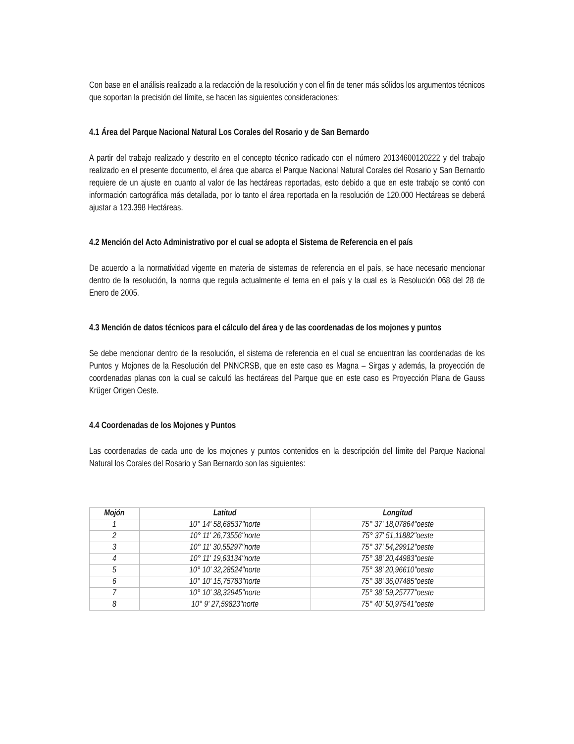Con base en el análisis realizado a la redacción de la resolución y con el fin de tener más sólidos los argumentos técnicos que soportan la precisión del límite, se hacen las siguientes consideraciones:
4.1 Área del Parque Nacional Natural Los Corales del Rosario y de San Bernardo
A partir del trabajo realizado y descrito en el concepto técnico radicado con el número 20134600120222 y del trabajo realizado en el presente documento, el área que abarca el Parque Nacional Natural Corales del Rosario y San Bernardo requiere de un ajuste en cuanto al valor de las hectáreas reportadas, esto debido a que en este trabajo se contó con información cartográfica más detallada, por lo tanto el área reportada en la resolución de 120.000 Hectáreas se deberá ajustar a 123.398 Hectáreas.
4.2 Mención del Acto Administrativo por el cual se adopta el Sistema de Referencia en el país
De acuerdo a la normatividad vigente en materia de sistemas de referencia en el país, se hace necesario mencionar dentro de la resolución, la norma que regula actualmente el tema en el país y la cual es la Resolución 068 del 28 de Enero de 2005.
4.3 Mención de datos técnicos para el cálculo del área y de las coordenadas de los mojones y puntos
Se debe mencionar dentro de la resolución, el sistema de referencia en el cual se encuentran las coordenadas de los Puntos y Mojones de la Resolución del PNNCRSB, que en este caso es Magna – Sirgas y además, la proyección de coordenadas planas con la cual se calculó las hectáreas del Parque que en este caso es Proyección Plana de Gauss Krüger Origen Oeste.
4.4 Coordenadas de los Mojones y Puntos
Las coordenadas de cada uno de los mojones y puntos contenidos en la descripción del límite del Parque Nacional Natural los Corales del Rosario y San Bernardo son las siguientes:
| Mojón | Latitud | Longitud |
| --- | --- | --- |
| 1 | 10° 14' 58,68537''norte | 75° 37' 18,07864''oeste |
| 2 | 10° 11' 26,73556''norte | 75° 37' 51,11882''oeste |
| 3 | 10° 11' 30,55297''norte | 75° 37' 54,29912''oeste |
| 4 | 10° 11' 19,63134''norte | 75° 38' 20,44983''oeste |
| 5 | 10° 10' 32,28524''norte | 75° 38' 20,96610''oeste |
| 6 | 10° 10' 15,75783''norte | 75° 38' 36,07485''oeste |
| 7 | 10° 10' 38,32945''norte | 75° 38' 59,25777''oeste |
| 8 | 10° 9' 27,59823''norte | 75° 40' 50,97541''oeste |